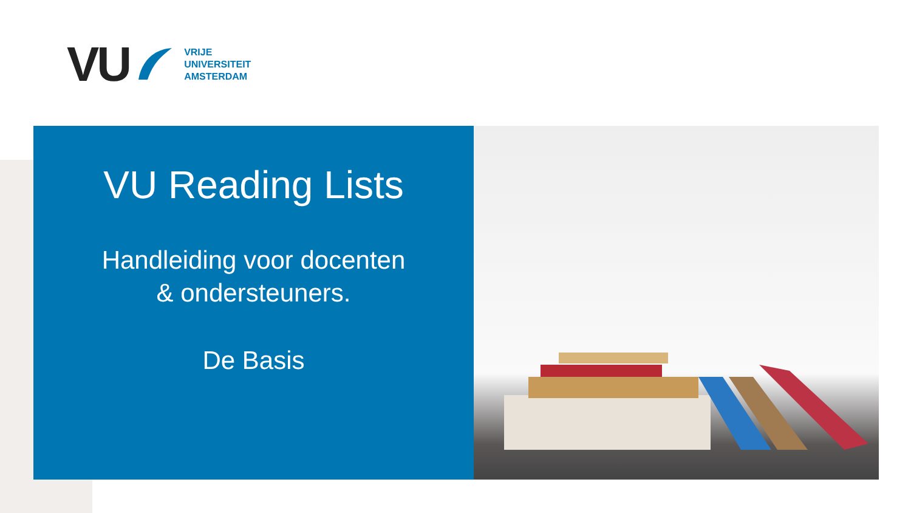VU
VRIJE
UNIVERSITEIT
AMSTERDAM
VU Reading Lists
Handleiding voor docenten
& ondersteuners.
De Basis